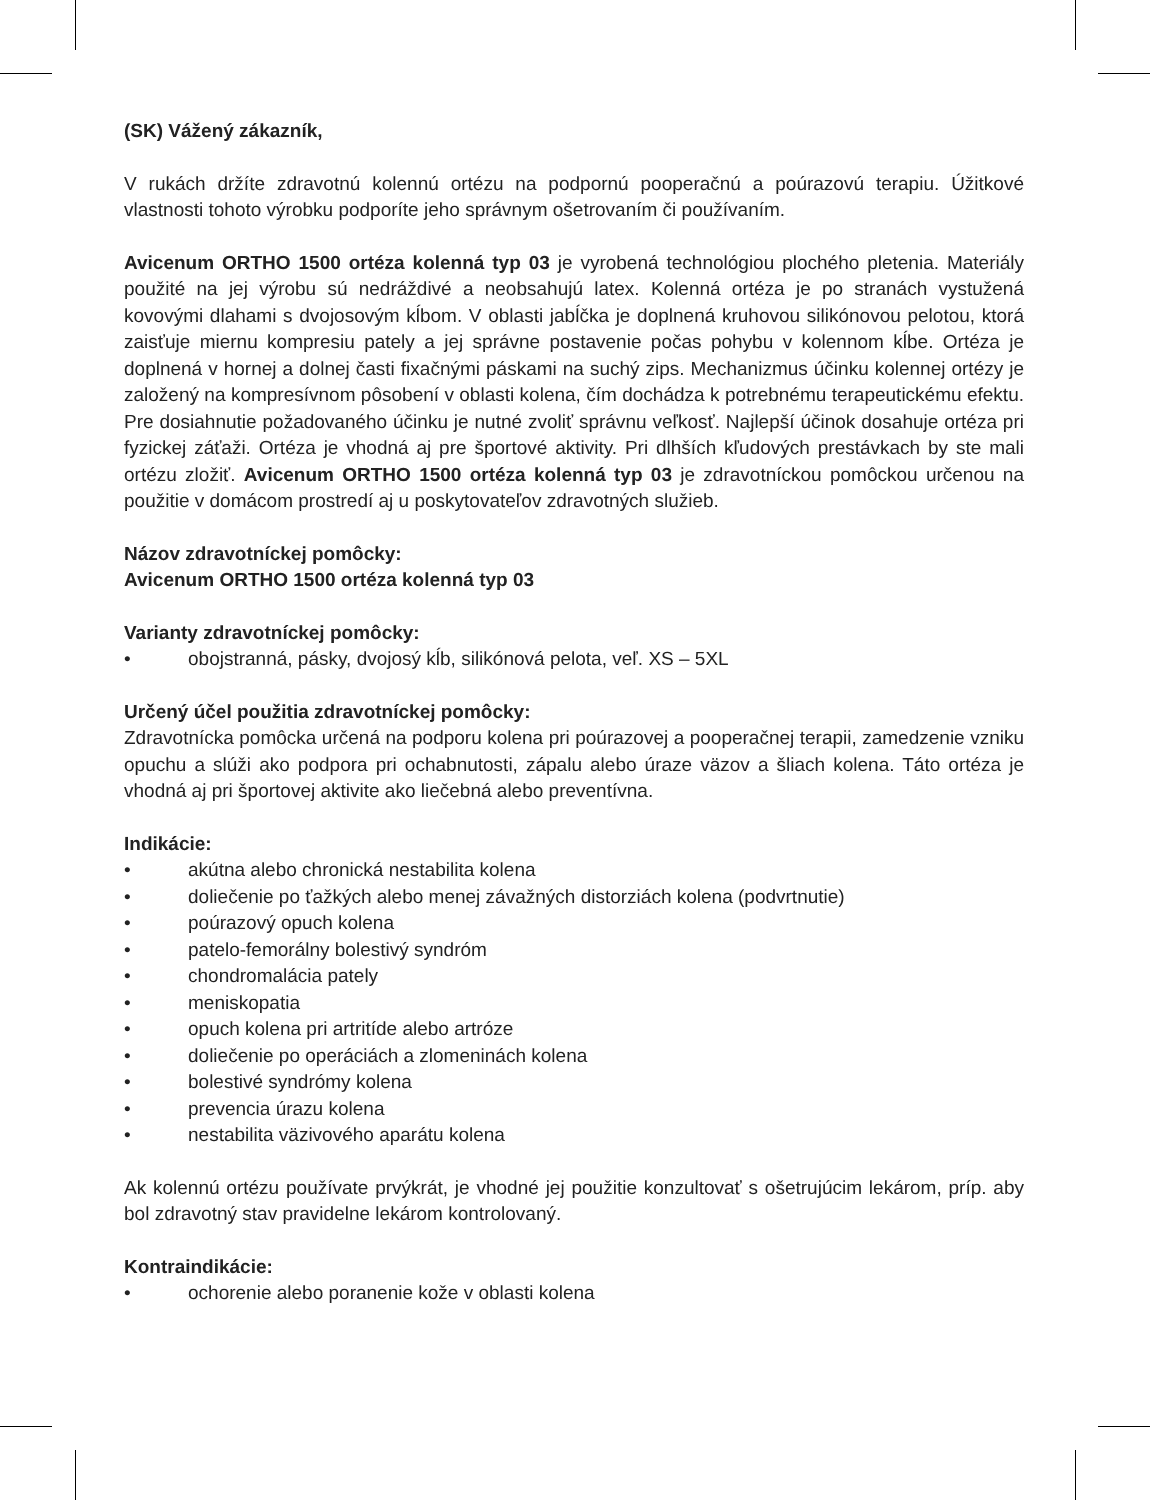(SK) Vážený zákazník,
V rukách držíte zdravotnú kolennú ortézu na podpornú pooperačnú a poúrazovú terapiu. Úžitkové vlastnosti tohoto výrobku podporíte jeho správnym ošetrovaním či používaním.
Avicenum ORTHO 1500 ortéza kolenná typ 03 je vyrobená technológiou plochého pletenia. Materiály použité na jej výrobu sú nedráždivé a neobsahujú latex. Kolenná ortéza je po stranách vystužená kovovými dlahami s dvojosovým kĺbom. V oblasti jabĺčka je doplnená kruhovou silikónovou pelotou, ktorá zaisťuje miernu kompresiu pately a jej správne postavenie počas pohybu v kolennom kĺbe. Ortéza je doplnená v hornej a dolnej časti fixačnými páskami na suchý zips. Mechanizmus účinku kolennej ortézy je založený na kompresívnom pôsobení v oblasti kolena, čím dochádza k potrebnému terapeutickému efektu. Pre dosiahnutie požadovaného účinku je nutné zvoliť správnu veľkosť. Najlepší účinok dosahuje ortéza pri fyzickej záťaži. Ortéza je vhodná aj pre športové aktivity. Pri dlhších kľudových prestávkach by ste mali ortézu zložiť. Avicenum ORTHO 1500 ortéza kolenná typ 03 je zdravotníckou pomôckou určenou na použitie v domácom prostredí aj u poskytovateľov zdravotných služieb.
Názov zdravotníckej pomôcky:
Avicenum ORTHO 1500 ortéza kolenná typ 03
Varianty zdravotníckej pomôcky:
• obojstranná, pásky, dvojosý kĺb, silikónová pelota, veľ. XS – 5XL
Určený účel použitia zdravotníckej pomôcky:
Zdravotnícka pomôcka určená na podporu kolena pri poúrazovej a pooperačnej terapii, zamedzenie vzniku opuchu a slúži ako podpora pri ochabnutosti, zápalu alebo úraze väzov a šliach kolena. Táto ortéza je vhodná aj pri športovej aktivite ako liečebná alebo preventívna.
Indikácie:
• akútna alebo chronická nestabilita kolena
• doliečenie po ťažkých alebo menej závažných distorziách kolena (podvrtnutie)
• poúrazový opuch kolena
• patelo-femorálny bolestivý syndróm
• chondromalácia pately
• meniskopatia
• opuch kolena pri artritíde alebo artróze
• doliečenie po operáciách a zlomeninách kolena
• bolestivé syndrómy kolena
• prevencia úrazu kolena
• nestabilita väzivového aparátu kolena
Ak kolennú ortézu používate prvýkrát, je vhodné jej použitie konzultovať s ošetrujúcim lekárom, príp. aby bol zdravotný stav pravidelne lekárom kontrolovaný.
Kontraindikácie:
• ochorenie alebo poranenie kože v oblasti kolena